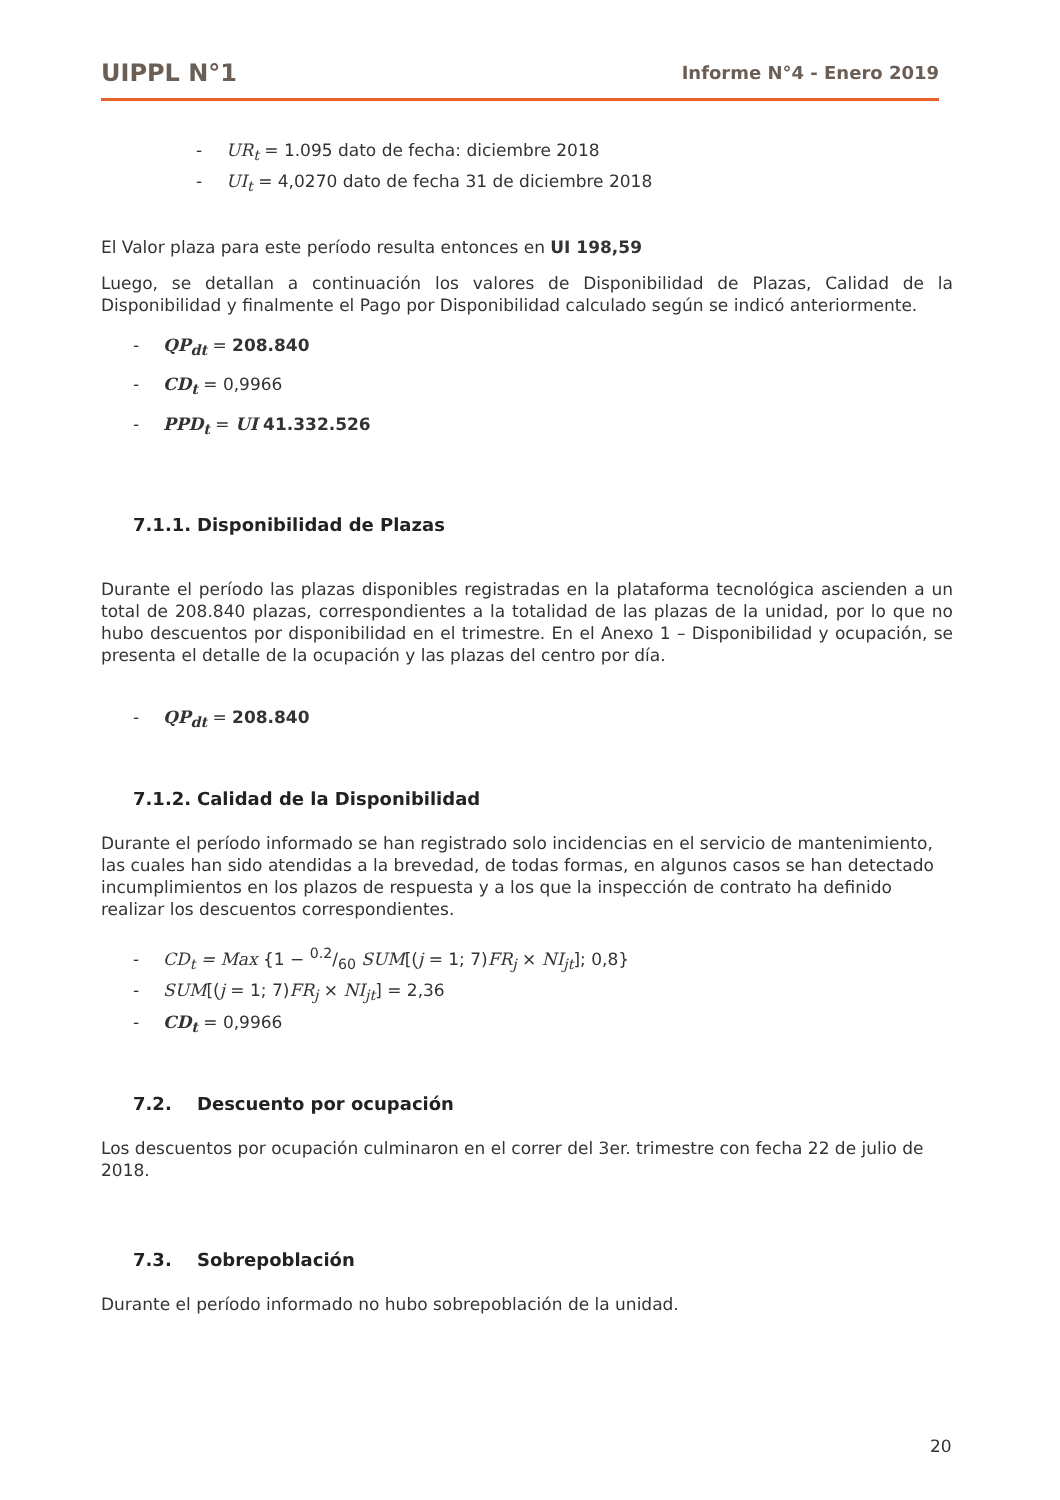UIPPL N°1 Informe N°4 - Enero 2019
- UR<sub>t</sub> = 1.095 dato de fecha: diciembre 2018
- UI<sub>t</sub> = 4,0270 dato de fecha 31 de diciembre 2018
El Valor plaza para este período resulta entonces en UI 198,59
Luego, se detallan a continuación los valores de Disponibilidad de Plazas, Calidad de la Disponibilidad y finalmente el Pago por Disponibilidad calculado según se indicó anteriormente.
- QP<sub>dt</sub> = 208.840
- CD<sub>t</sub> = 0,9966
- PPD<sub>t</sub> = UI 41.332.526
7.1.1. Disponibilidad de Plazas
Durante el período las plazas disponibles registradas en la plataforma tecnológica ascienden a un total de 208.840 plazas, correspondientes a la totalidad de las plazas de la unidad, por lo que no hubo descuentos por disponibilidad en el trimestre. En el Anexo 1 – Disponibilidad y ocupación, se presenta el detalle de la ocupación y las plazas del centro por día.
- QP<sub>dt</sub> = 208.840
7.1.2. Calidad de la Disponibilidad
Durante el período informado se han registrado solo incidencias en el servicio de mantenimiento, las cuales han sido atendidas a la brevedad, de todas formas, en algunos casos se han detectado incumplimientos en los plazos de respuesta y a los que la inspección de contrato ha definido realizar los descuentos correspondientes.
- CD<sub>t</sub> = Max {1 − 0.2/60 SUM[(j = 1; 7)FR<sub>j</sub> × NI<sub>jt</sub>]; 0,8}
- SUM[(j = 1; 7)FR<sub>j</sub> × NI<sub>jt</sub>] = 2,36
- CD<sub>t</sub> = 0,9966
7.2. Descuento por ocupación
Los descuentos por ocupación culminaron en el correr del 3er. trimestre con fecha 22 de julio de 2018.
7.3. Sobrepoblación
Durante el período informado no hubo sobrepoblación de la unidad.
20